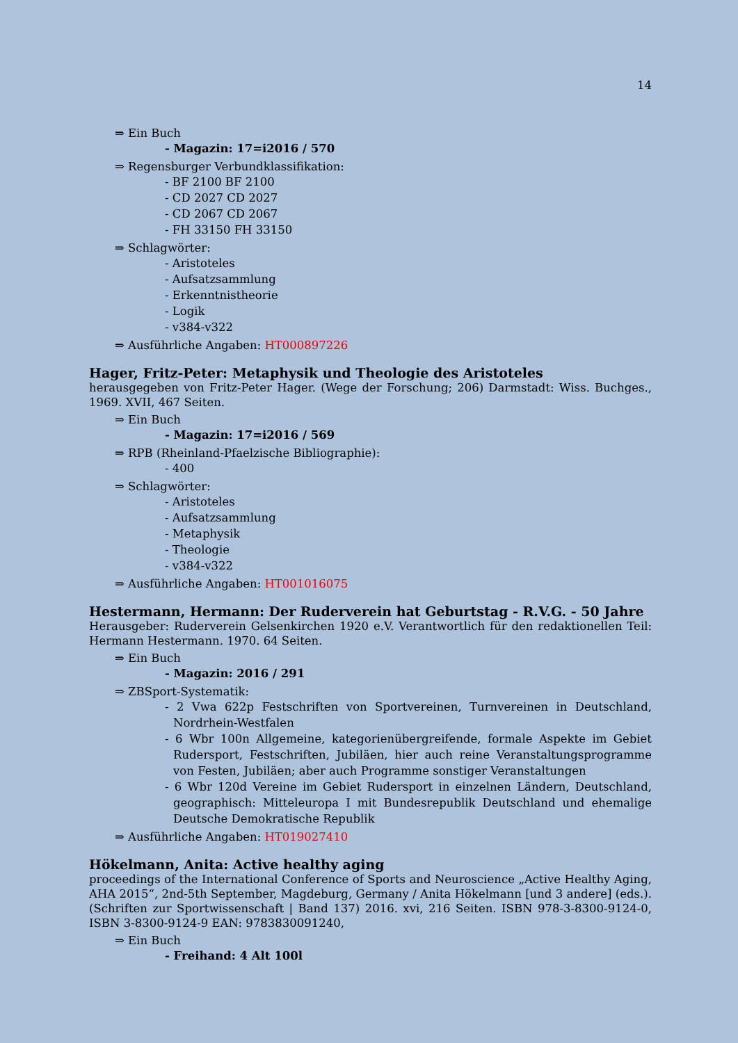14
⇒ Ein Buch
- Magazin: 17=i2016 / 570
⇒ Regensburger Verbundklassifikation:
- BF 2100 BF 2100
- CD 2027 CD 2027
- CD 2067 CD 2067
- FH 33150 FH 33150
⇒ Schlagwörter:
- Aristoteles
- Aufsatzsammlung
- Erkenntnistheorie
- Logik
- v384-v322
⇒ Ausführliche Angaben: HT000897226
Hager, Fritz-Peter: Metaphysik und Theologie des Aristoteles
herausgegeben von Fritz-Peter Hager. (Wege der Forschung; 206) Darmstadt: Wiss. Buchges., 1969. XVII, 467 Seiten.
⇒ Ein Buch
- Magazin: 17=i2016 / 569
⇒ RPB (Rheinland-Pfaelzische Bibliographie):
- 400
⇒ Schlagwörter:
- Aristoteles
- Aufsatzsammlung
- Metaphysik
- Theologie
- v384-v322
⇒ Ausführliche Angaben: HT001016075
Hestermann, Hermann: Der Ruderverein hat Geburtstag - R.V.G. - 50 Jahre
Herausgeber: Ruderverein Gelsenkirchen 1920 e.V. Verantwortlich für den redaktionellen Teil: Hermann Hestermann. 1970. 64 Seiten.
⇒ Ein Buch
- Magazin: 2016 / 291
⇒ ZBSport-Systematik:
- 2 Vwa 622p Festschriften von Sportvereinen, Turnvereinen in Deutschland, Nordrhein-Westfalen
- 6 Wbr 100n Allgemeine, kategorienübergreifende, formale Aspekte im Gebiet Rudersport, Festschriften, Jubiläen, hier auch reine Veranstaltungsprogramme von Festen, Jubiläen; aber auch Programme sonstiger Veranstaltungen
- 6 Wbr 120d Vereine im Gebiet Rudersport in einzelnen Ländern, Deutschland, geographisch: Mitteleuropa I mit Bundesrepublik Deutschland und ehemalige Deutsche Demokratische Republik
⇒ Ausführliche Angaben: HT019027410
Hökelmann, Anita: Active healthy aging
proceedings of the International Conference of Sports and Neuroscience „Active Healthy Aging, AHA 2015“, 2nd-5th September, Magdeburg, Germany / Anita Hökelmann [und 3 andere] (eds.). (Schriften zur Sportwissenschaft | Band 137) 2016. xvi, 216 Seiten. ISBN 978-3-8300-9124-0, ISBN 3-8300-9124-9 EAN: 9783830091240,
⇒ Ein Buch
- Freihand: 4 Alt 100l